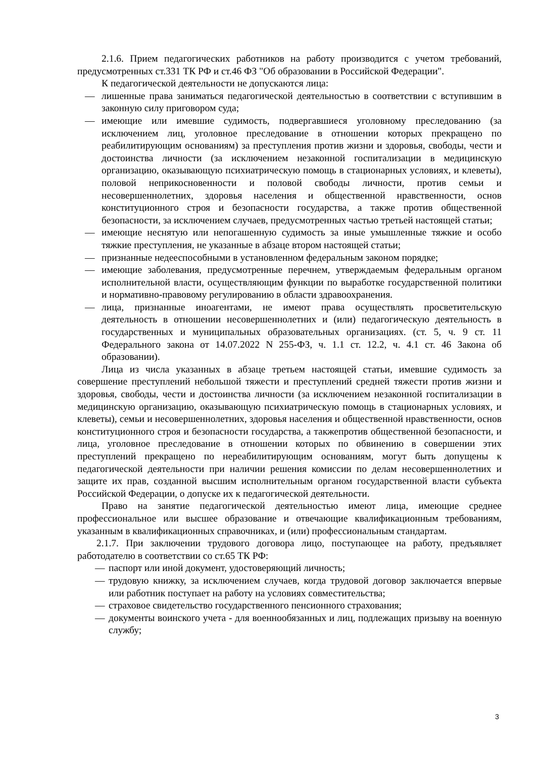2.1.6. Прием педагогических работников на работу производится с учетом требований, предусмотренных ст.331 ТК РФ и ст.46 ФЗ "Об образовании в Российской Федерации".
К педагогической деятельности не допускаются лица:
— лишенные права заниматься педагогической деятельностью в соответствии с вступившим в законную силу приговором суда;
— имеющие или имевшие судимость, подвергавшиеся уголовному преследованию (за исключением лиц, уголовное преследование в отношении которых прекращено по реабилитирующим основаниям) за преступления против жизни и здоровья, свободы, чести и достоинства личности (за исключением незаконной госпитализации в медицинскую организацию, оказывающую психиатрическую помощь в стационарных условиях, и клеветы), половой неприкосновенности и половой свободы личности, против семьи и несовершеннолетних, здоровья населения и общественной нравственности, основ конституционного строя и безопасности государства, а также против общественной безопасности, за исключением случаев, предусмотренных частью третьей настоящей статьи;
— имеющие неснятую или непогашенную судимость за иные умышленные тяжкие и особо тяжкие преступления, не указанные в абзаце втором настоящей статьи;
— признанные недееспособными в установленном федеральным законом порядке;
— имеющие заболевания, предусмотренные перечнем, утверждаемым федеральным органом исполнительной власти, осуществляющим функции по выработке государственной политики и нормативно-правовому регулированию в области здравоохранения.
— лица, признанные иноагентами, не имеют права осуществлять просветительскую деятельность в отношении несовершеннолетних и (или) педагогическую деятельность в государственных и муниципальных образовательных организациях. (ст. 5, ч. 9 ст. 11 Федерального закона от 14.07.2022 N 255-ФЗ, ч. 1.1 ст. 12.2, ч. 4.1 ст. 46 Закона об образовании).
Лица из числа указанных в абзаце третьем настоящей статьи, имевшие судимость за совершение преступлений небольшой тяжести и преступлений средней тяжести против жизни и здоровья, свободы, чести и достоинства личности (за исключением незаконной госпитализации в медицинскую организацию, оказывающую психиатрическую помощь в стационарных условиях, и клеветы), семьи и несовершеннолетних, здоровья населения и общественной нравственности, основ конституционного строя и безопасности государства, а такжепротив общественной безопасности, и лица, уголовное преследование в отношении которых по обвинению в совершении этих преступлений прекращено по нереабилитирующим основаниям, могут быть допущены к педагогической деятельности при наличии решения комиссии по делам несовершеннолетних и защите их прав, созданной высшим исполнительным органом государственной власти субъекта Российской Федерации, о допуске их к педагогической деятельности.
Право на занятие педагогической деятельностью имеют лица, имеющие среднее профессиональное или высшее образование и отвечающие квалификационным требованиям, указанным в квалификационных справочниках, и (или) профессиональным стандартам.
2.1.7. При заключении трудового договора лицо, поступающее на работу, предъявляет работодателю в соответствии со ст.65 ТК РФ:
— паспорт или иной документ, удостоверяющий личность;
— трудовую книжку, за исключением случаев, когда трудовой договор заключается впервые или работник поступает на работу на условиях совместительства;
— страховое свидетельство государственного пенсионного страхования;
— документы воинского учета - для военнообязанных и лиц, подлежащих призыву на военную службу;
3